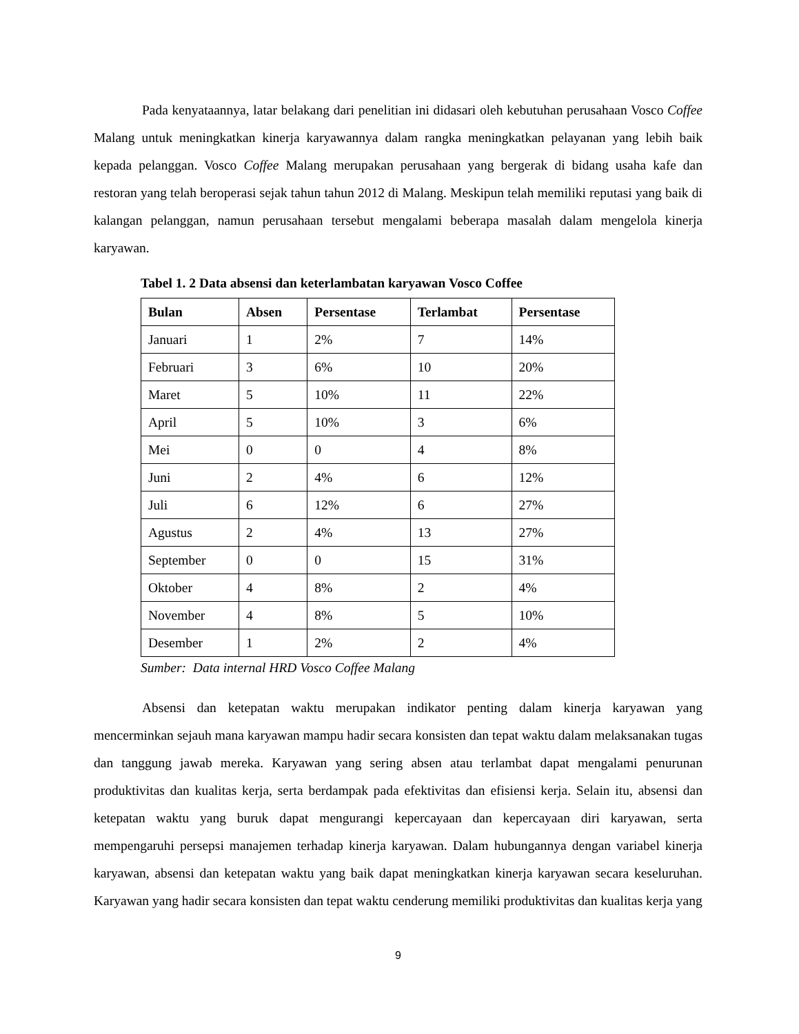Pada kenyataannya, latar belakang dari penelitian ini didasari oleh kebutuhan perusahaan Vosco Coffee Malang untuk meningkatkan kinerja karyawannya dalam rangka meningkatkan pelayanan yang lebih baik kepada pelanggan. Vosco Coffee Malang merupakan perusahaan yang bergerak di bidang usaha kafe dan restoran yang telah beroperasi sejak tahun tahun 2012 di Malang. Meskipun telah memiliki reputasi yang baik di kalangan pelanggan, namun perusahaan tersebut mengalami beberapa masalah dalam mengelola kinerja karyawan.
Tabel 1. 2 Data absensi dan keterlambatan karyawan Vosco Coffee
| Bulan | Absen | Persentase | Terlambat | Persentase |
| --- | --- | --- | --- | --- |
| Januari | 1 | 2% | 7 | 14% |
| Februari | 3 | 6% | 10 | 20% |
| Maret | 5 | 10% | 11 | 22% |
| April | 5 | 10% | 3 | 6% |
| Mei | 0 | 0 | 4 | 8% |
| Juni | 2 | 4% | 6 | 12% |
| Juli | 6 | 12% | 6 | 27% |
| Agustus | 2 | 4% | 13 | 27% |
| September | 0 | 0 | 15 | 31% |
| Oktober | 4 | 8% | 2 | 4% |
| November | 4 | 8% | 5 | 10% |
| Desember | 1 | 2% | 2 | 4% |
Sumber: Data internal HRD Vosco Coffee Malang
Absensi dan ketepatan waktu merupakan indikator penting dalam kinerja karyawan yang mencerminkan sejauh mana karyawan mampu hadir secara konsisten dan tepat waktu dalam melaksanakan tugas dan tanggung jawab mereka. Karyawan yang sering absen atau terlambat dapat mengalami penurunan produktivitas dan kualitas kerja, serta berdampak pada efektivitas dan efisiensi kerja. Selain itu, absensi dan ketepatan waktu yang buruk dapat mengurangi kepercayaan dan kepercayaan diri karyawan, serta mempengaruhi persepsi manajemen terhadap kinerja karyawan. Dalam hubungannya dengan variabel kinerja karyawan, absensi dan ketepatan waktu yang baik dapat meningkatkan kinerja karyawan secara keseluruhan. Karyawan yang hadir secara konsisten dan tepat waktu cenderung memiliki produktivitas dan kualitas kerja yang
9